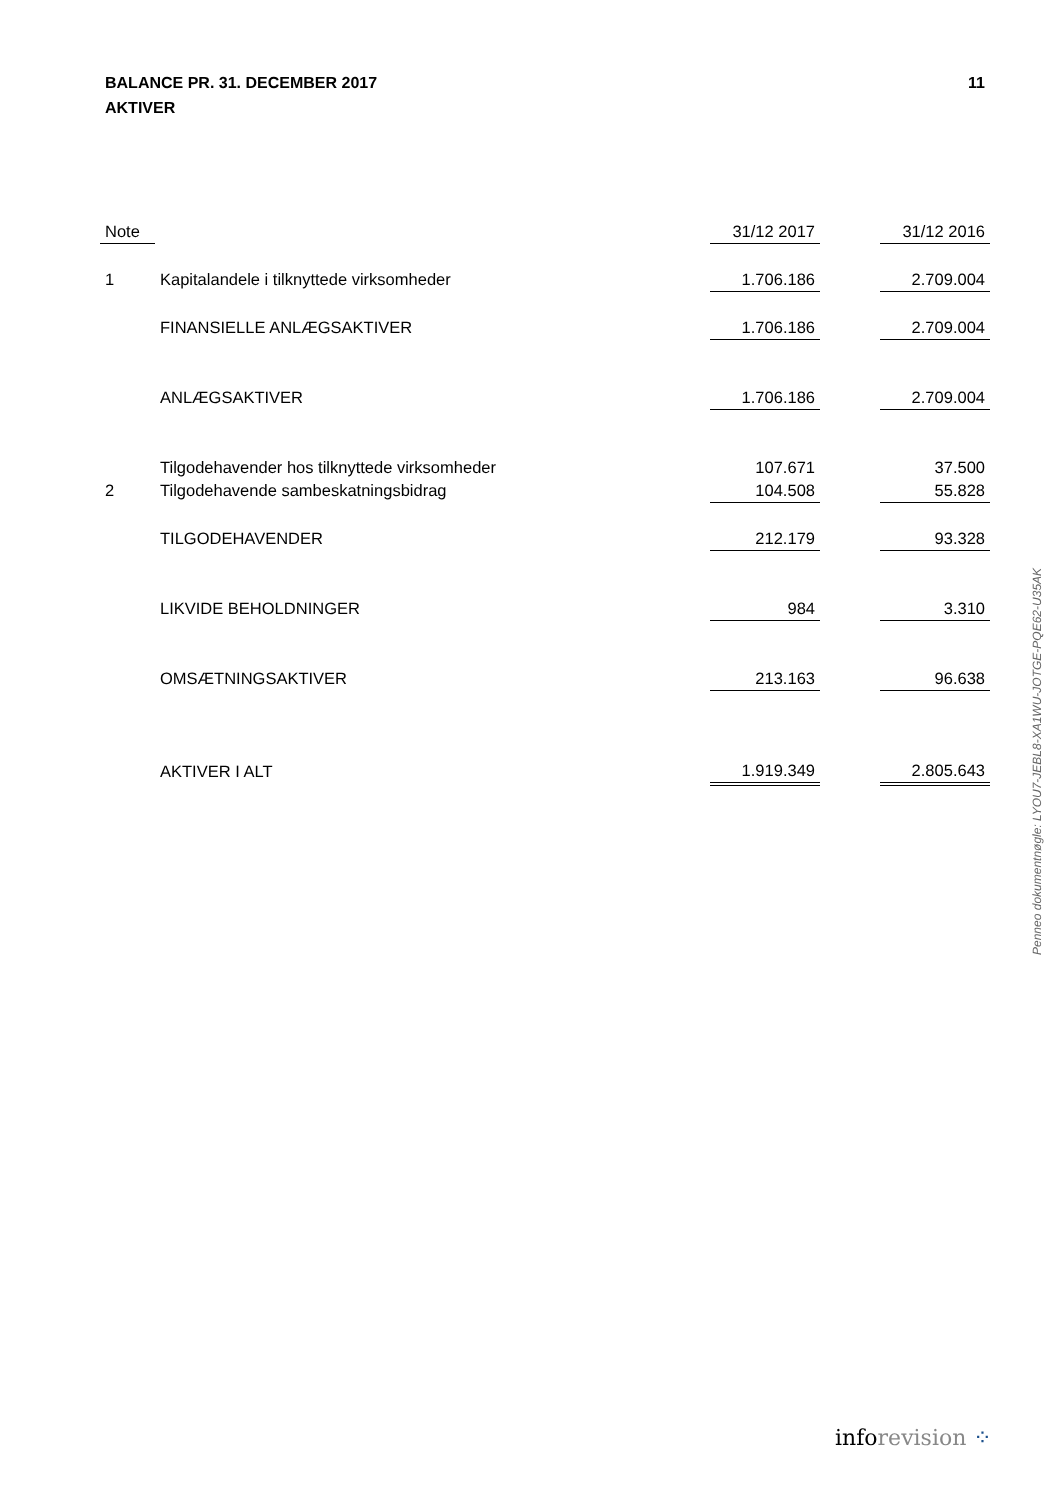11 BALANCE PR. 31. DECEMBER 2017
AKTIVER
| Note | | 31/12 2017 | | 31/12 2016 |
| --- | --- | --- | --- | --- |
| 1 | Kapitalandele i tilknyttede virksomheder | 1.706.186 | | 2.709.004 |
| | FINANSIELLE ANLÆGSAKTIVER | 1.706.186 | | 2.709.004 |
| | ANLÆGSAKTIVER | 1.706.186 | | 2.709.004 |
| | Tilgodehavender hos tilknyttede virksomheder | 107.671 | | 37.500 |
| 2 | Tilgodehavende sambeskatningsbidrag | 104.508 | | 55.828 |
| | TILGODEHAVENDER | 212.179 | | 93.328 |
| | LIKVIDE BEHOLDNINGER | 984 | | 3.310 |
| | OMSÆTNINGSAKTIVER | 213.163 | | 96.638 |
| | AKTIVER I ALT | 1.919.349 | | 2.805.643 |
Penneo dokumentnøgle: LYOU7-JEBL8-XA1WU-JOTGE-PQE62-U35AK
inforevision ⁘